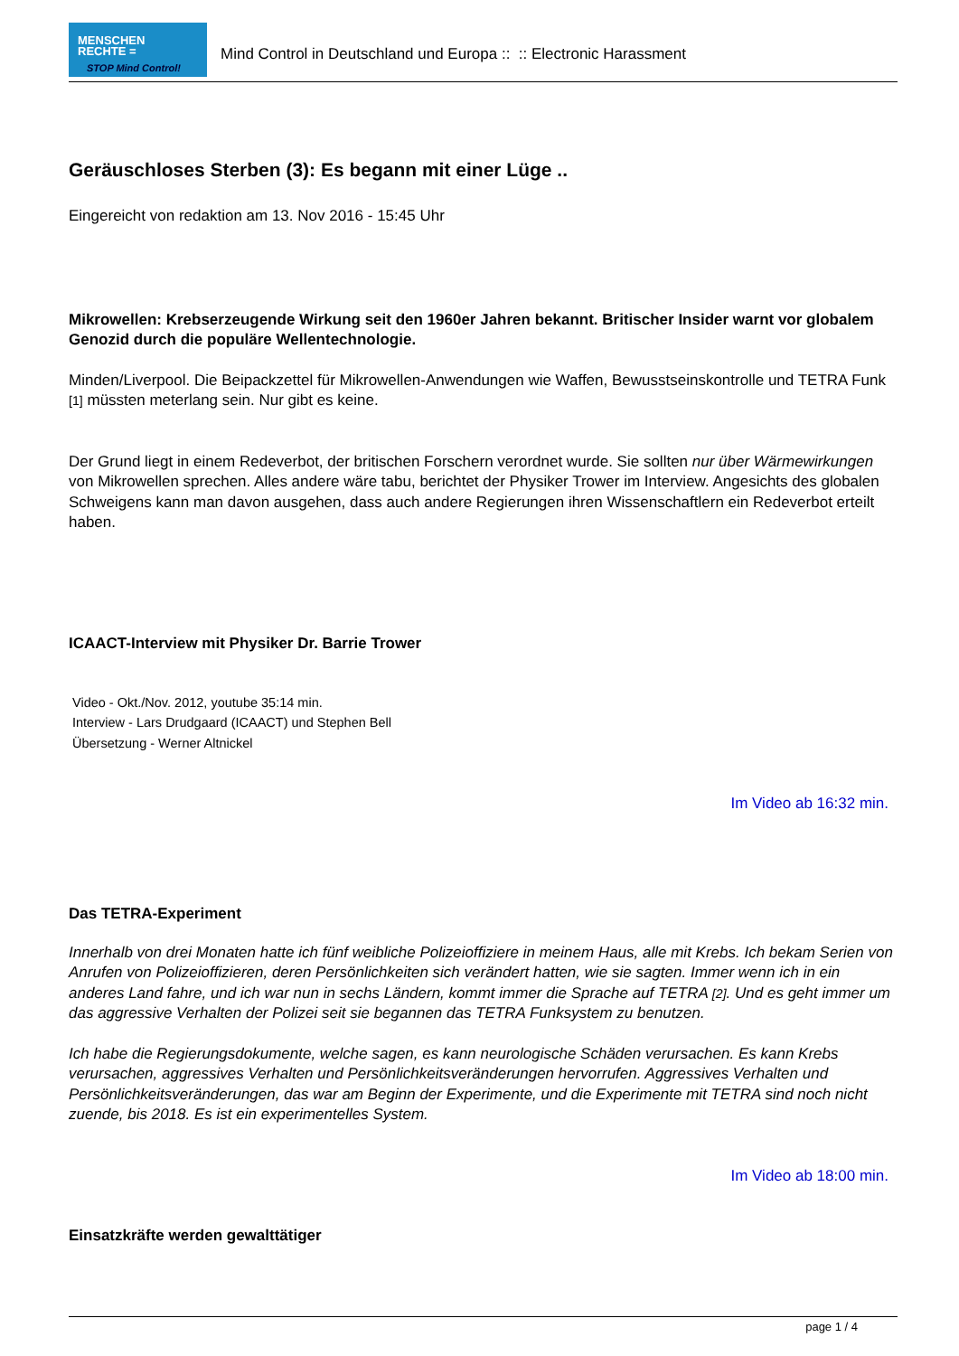MENSCHEN
RECHTE =
STOP Mind Control!
Mind Control in Deutschland und Europa :: :: Electronic Harassment
Geräuschloses Sterben (3): Es begann mit einer Lüge ..
Eingereicht von redaktion am 13. Nov 2016 - 15:45 Uhr
Mikrowellen: Krebserzeugende Wirkung seit den 1960er Jahren bekannt. Britischer Insider warnt vor globalem Genozid durch die populäre Wellentechnologie.
Minden/Liverpool. Die Beipackzettel für Mikrowellen-Anwendungen wie Waffen, Bewusstseinskontrolle und TETRA Funk [1] müssten meterlang sein. Nur gibt es keine.
Der Grund liegt in einem Redeverbot, der britischen Forschern verordnet wurde. Sie sollten nur über Wärmewirkungen von Mikrowellen sprechen. Alles andere wäre tabu, berichtet der Physiker Trower im Interview. Angesichts des globalen Schweigens kann man davon ausgehen, dass auch andere Regierungen ihren Wissenschaftlern ein Redeverbot erteilt haben.
ICAACT-Interview mit Physiker Dr. Barrie Trower
Video - Okt./Nov. 2012, youtube 35:14 min.
Interview - Lars Drudgaard (ICAACT) und Stephen Bell
Übersetzung - Werner Altnickel
Im Video ab 16:32 min.
Das TETRA-Experiment
Innerhalb von drei Monaten hatte ich fünf weibliche Polizeioffiziere in meinem Haus, alle mit Krebs. Ich bekam Serien von Anrufen von Polizeioffizieren, deren Persönlichkeiten sich verändert hatten, wie sie sagten. Immer wenn ich in ein anderes Land fahre, und ich war nun in sechs Ländern, kommt immer die Sprache auf TETRA [2]. Und es geht immer um das aggressive Verhalten der Polizei seit sie begannen das TETRA Funksystem zu benutzen.
Ich habe die Regierungsdokumente, welche sagen, es kann neurologische Schäden verursachen. Es kann Krebs verursachen, aggressives Verhalten und Persönlichkeitsveränderungen hervorrufen. Aggressives Verhalten und Persönlichkeitsveränderungen, das war am Beginn der Experimente, und die Experimente mit TETRA sind noch nicht zuende, bis 2018. Es ist ein experimentelles System.
Im Video ab 18:00 min.
Einsatzkräfte werden gewalttätiger
page 1 / 4